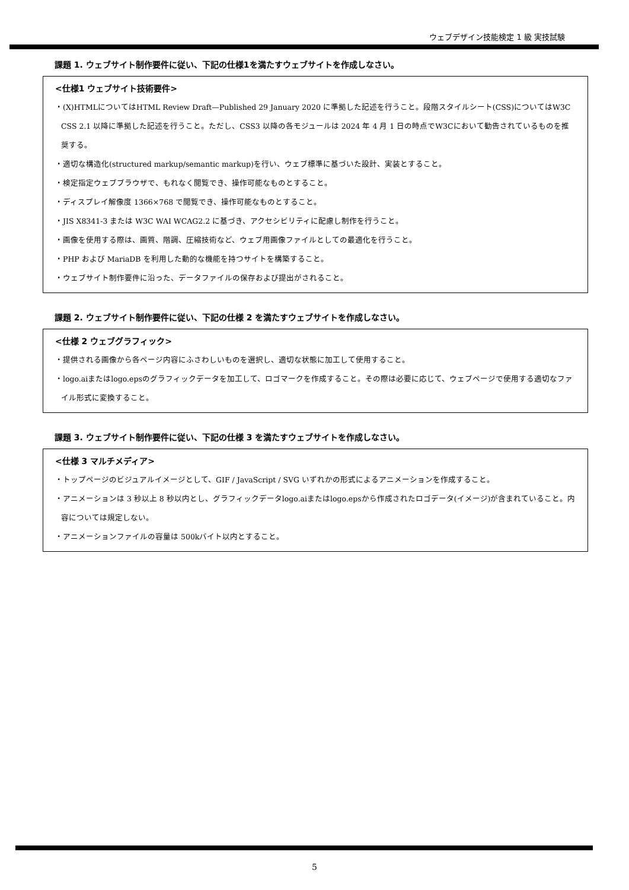ウェブデザイン技能検定 1 級 実技試験
課題 1. ウェブサイト制作要件に従い、下記の仕様1を満たすウェブサイトを作成しなさい。
<仕様1 ウェブサイト技術要件>
・(X)HTMLについてはHTML Review Draft—Published 29 January 2020 に準拠した記述を行うこと。段階スタイルシート(CSS)についてはW3C CSS 2.1 以降に準拠した記述を行うこと。ただし、CSS3 以降の各モジュールは 2024 年 4 月 1 日の時点でW3Cにおいて勧告されているものを推奨する。
・適切な構造化(structured markup/semantic markup)を行い、ウェブ標準に基づいた設計、実装とすること。
・検定指定ウェブブラウザで、もれなく閲覧でき、操作可能なものとすること。
・ディスプレイ解像度 1366×768 で閲覧でき、操作可能なものとすること。
・JIS X8341-3 または W3C WAI WCAG2.2 に基づき、アクセシビリティに配慮し制作を行うこと。
・画像を使用する際は、画質、階調、圧縮技術など、ウェブ用画像ファイルとしての最適化を行うこと。
・PHP および MariaDB を利用した動的な機能を持つサイトを構築すること。
・ウェブサイト制作要件に沿った、データファイルの保存および提出がされること。
課題 2. ウェブサイト制作要件に従い、下記の仕様 2 を満たすウェブサイトを作成しなさい。
<仕様 2 ウェブグラフィック>
・提供される画像から各ページ内容にふさわしいものを選択し、適切な状態に加工して使用すること。
・logo.aiまたはlogo.epsのグラフィックデータを加工して、ロゴマークを作成すること。その際は必要に応じて、ウェブページで使用する適切なファイル形式に変換すること。
課題 3. ウェブサイト制作要件に従い、下記の仕様 3 を満たすウェブサイトを作成しなさい。
<仕様 3 マルチメディア>
・トップページのビジュアルイメージとして、GIF / JavaScript / SVG いずれかの形式によるアニメーションを作成すること。
・アニメーションは 3 秒以上 8 秒以内とし、グラフィックデータlogo.aiまたはlogo.epsから作成されたロゴデータ(イメージ)が含まれていること。内容については規定しない。
・アニメーションファイルの容量は 500kバイト以内とすること。
5